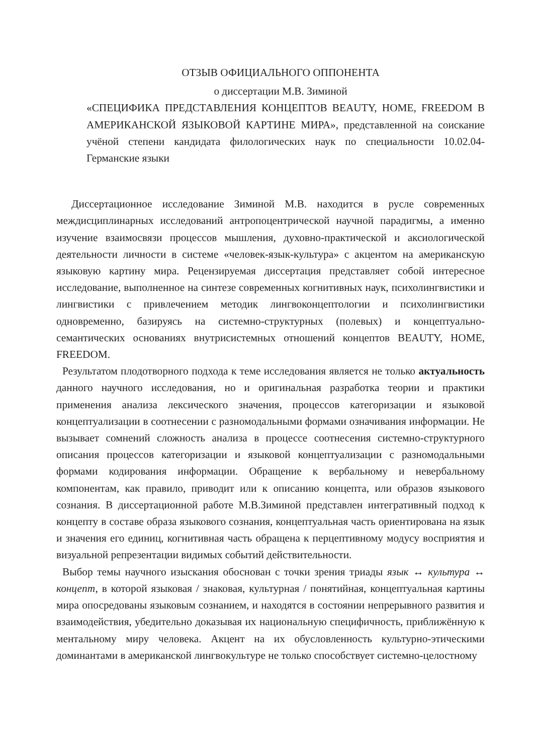ОТЗЫВ ОФИЦИАЛЬНОГО ОППОНЕНТА
о диссертации М.В. Зиминой
«СПЕЦИФИКА ПРЕДСТАВЛЕНИЯ КОНЦЕПТОВ BEAUTY, HOME, FREEDOM В АМЕРИКАНСКОЙ ЯЗЫКОВОЙ КАРТИНЕ МИРА», представленной на соискание учёной степени кандидата филологических наук по специальности 10.02.04-Германские языки
Диссертационное исследование Зиминой М.В. находится в русле современных междисциплинарных исследований антропоцентрической научной парадигмы, а именно изучение взаимосвязи процессов мышления, духовно-практической и аксиологической деятельности личности в системе «человек-язык-культура» с акцентом на американскую языковую картину мира. Рецензируемая диссертация представляет собой интересное исследование, выполненное на синтезе современных когнитивных наук, психолингвистики и лингвистики с привлечением методик лингвоконцептологии и психолингвистики одновременно, базируясь на системно-структурных (полевых) и концептуально-семантических основаниях внутрисистемных отношений концептов BEAUTY, HOME, FREEDOM.
Результатом плодотворного подхода к теме исследования является не только актуальность данного научного исследования, но и оригинальная разработка теории и практики применения анализа лексического значения, процессов категоризации и языковой концептуализации в соотнесении с разномодальными формами означивания информации. Не вызывает сомнений сложность анализа в процессе соотнесения системно-структурного описания процессов категоризации и языковой концептуализации с разномодальными формами кодирования информации. Обращение к вербальному и невербальному компонентам, как правило, приводит или к описанию концепта, или образов языкового сознания. В диссертационной работе М.В.Зиминой представлен интегративный подход к концепту в составе образа языкового сознания, концептуальная часть ориентирована на язык и значения его единиц, когнитивная часть обращена к перцептивному модусу восприятия и визуальной репрезентации видимых событий действительности.
Выбор темы научного изыскания обоснован с точки зрения триады язык ↔ культура ↔ концепт, в которой языковая / знаковая, культурная / понятийная, концептуальная картины мира опосредованы языковым сознанием, и находятся в состоянии непрерывного развития и взаимодействия, убедительно доказывая их национальную специфичность, приближённую к ментальному миру человека. Акцент на их обусловленность культурно-этическими доминантами в американской лингвокультуре не только способствует системно-целостному